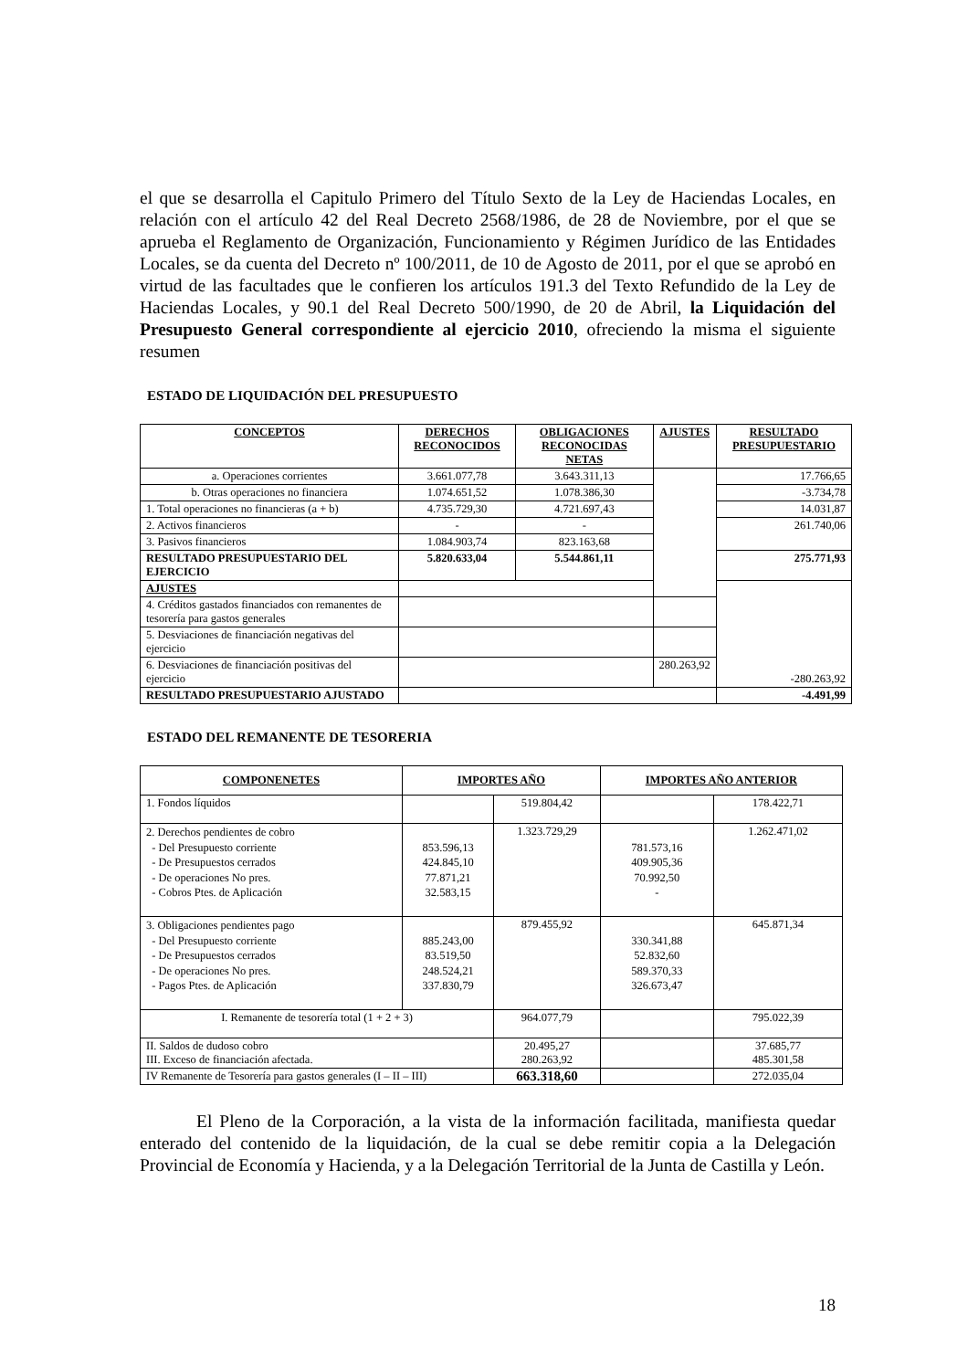el que se desarrolla el Capitulo Primero del Título Sexto de la Ley de Haciendas Locales, en relación con el artículo 42 del Real Decreto 2568/1986, de 28 de Noviembre, por el que se aprueba el Reglamento de Organización, Funcionamiento y Régimen Jurídico de las Entidades Locales, se da cuenta del Decreto nº 100/2011, de 10 de Agosto de 2011, por el que se aprobó en virtud de las facultades que le confieren los artículos 191.3 del Texto Refundido de la Ley de Haciendas Locales, y 90.1 del Real Decreto 500/1990, de 20 de Abril, la Liquidación del Presupuesto General correspondiente al ejercicio 2010, ofreciendo la misma el siguiente resumen
ESTADO DE LIQUIDACIÓN DEL PRESUPUESTO
| CONCEPTOS | DERECHOS RECONOCIDOS | OBLIGACIONES RECONOCIDAS NETAS | AJUSTES | RESULTADO PRESUPUESTARIO |
| --- | --- | --- | --- | --- |
| a. Operaciones corrientes | 3.661.077,78 | 3.643.311,13 | | 17.766,65 |
| b. Otras operaciones no financiera | 1.074.651,52 | 1.078.386,30 | | -3.734,78 |
| 1. Total operaciones no financieras (a + b) | 4.735.729,30 | 4.721.697,43 | | 14.031,87 |
| 2. Activos financieros | - | - | | 261.740,06 |
| 3. Pasivos financieros | 1.084.903,74 | 823.163,68 | | |
| RESULTADO PRESUPUESTARIO DEL EJERCICIO | 5.820.633,04 | 5.544.861,11 | | 275.771,93 |
| AJUSTES | | | | -280.263,92 |
| 4. Créditos gastados financiados con remanentes de tesorería para gastos generales | | | | |
| 5. Desviaciones de financiación negativas del ejercicio | | | | |
| 6. Desviaciones de financiación positivas del ejercicio | | | 280.263,92 | |
| RESULTADO PRESUPUESTARIO AJUSTADO | | | | -4.491,99 |
ESTADO DEL REMANENTE DE TESORERIA
| COMPONENETES | IMPORTES AÑO | | IMPORTES AÑO ANTERIOR | |
| --- | --- | --- | --- | --- |
| 1. Fondos líquidos | | 519.804,42 | | 178.422,71 |
| 2. Derechos pendientes de cobro - Del Presupuesto corriente - De Presupuestos cerrados - De operaciones No pres. - Cobros Ptes. de Aplicación | 853.596,13 424.845,10 77.871,21 32.583,15 | 1.323.729,29 | 781.573,16 409.905,36 70.992,50 - | 1.262.471,02 |
| 3. Obligaciones pendientes pago - Del Presupuesto corriente - De Presupuestos cerrados - De operaciones No pres. - Pagos Ptes. de Aplicación | 885.243,00 83.519,50 248.524,21 337.830,79 | 879.455,92 | 330.341,88 52.832,60 589.370,33 326.673,47 | 645.871,34 |
| I. Remanente de tesorería total (1 + 2 + 3) | | 964.077,79 | | 795.022,39 |
| II. Saldos de dudoso cobro III. Exceso de financiación afectada. | | 20.495,27 280.263,92 | | 37.685,77 485.301,58 |
| IV Remanente de Tesorería para gastos generales (I – II – III) | | 663.318,60 | | 272.035,04 |
El Pleno de la Corporación, a la vista de la información facilitada, manifiesta quedar enterado del contenido de la liquidación, de la cual se debe remitir copia a la Delegación Provincial de Economía y Hacienda, y a la Delegación Territorial de la Junta de Castilla y León.
18